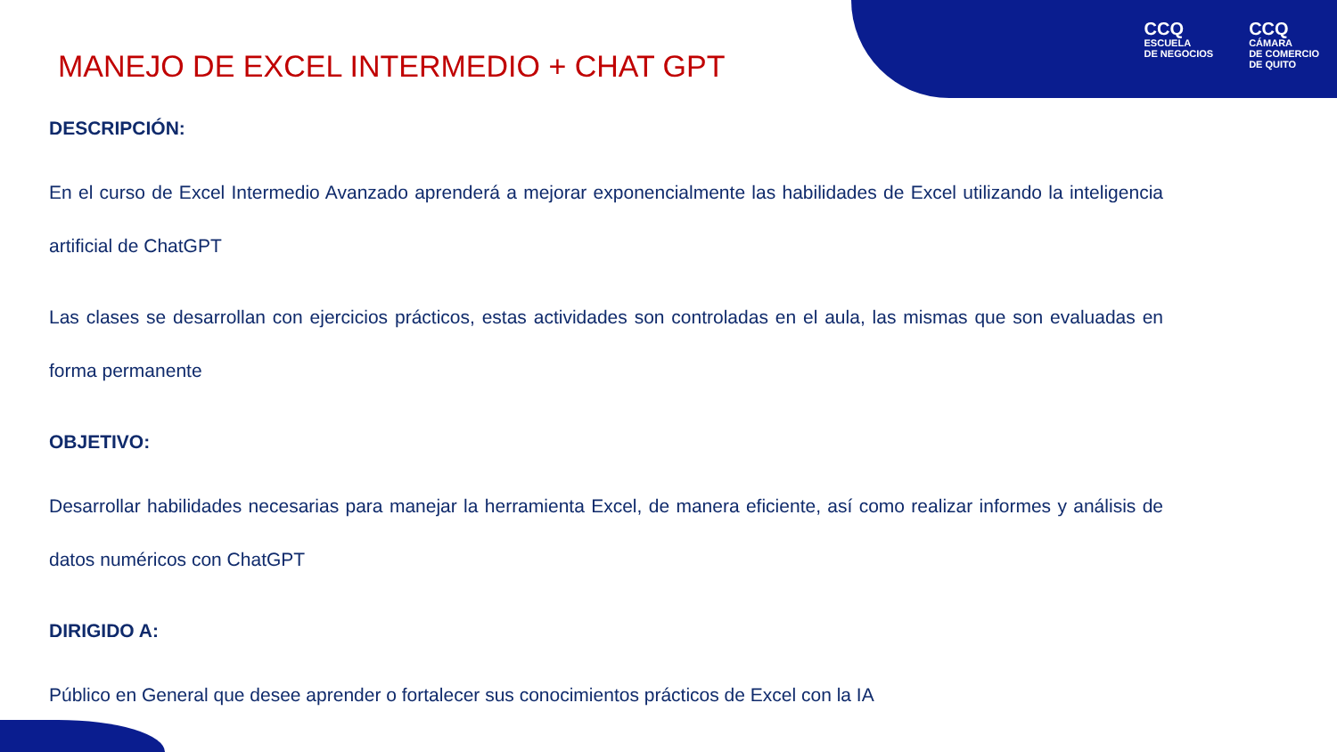CCQ
ESCUELA
DE NEGOCIOS
CCQ
CÁMARA
DE COMERCIO
DE QUITO
MANEJO DE EXCEL INTERMEDIO + CHAT GPT
DESCRIPCIÓN:
En el curso de Excel Intermedio Avanzado aprenderá a mejorar exponencialmente las habilidades de Excel utilizando la inteligencia artificial de ChatGPT
Las clases se desarrollan con ejercicios prácticos, estas actividades son controladas en el aula, las mismas que son evaluadas en forma permanente
OBJETIVO:
Desarrollar habilidades necesarias para manejar la herramienta Excel, de manera eficiente, así como realizar informes y análisis de datos numéricos con ChatGPT
DIRIGIDO A:
Público en General que desee aprender o fortalecer sus conocimientos prácticos de Excel con la IA